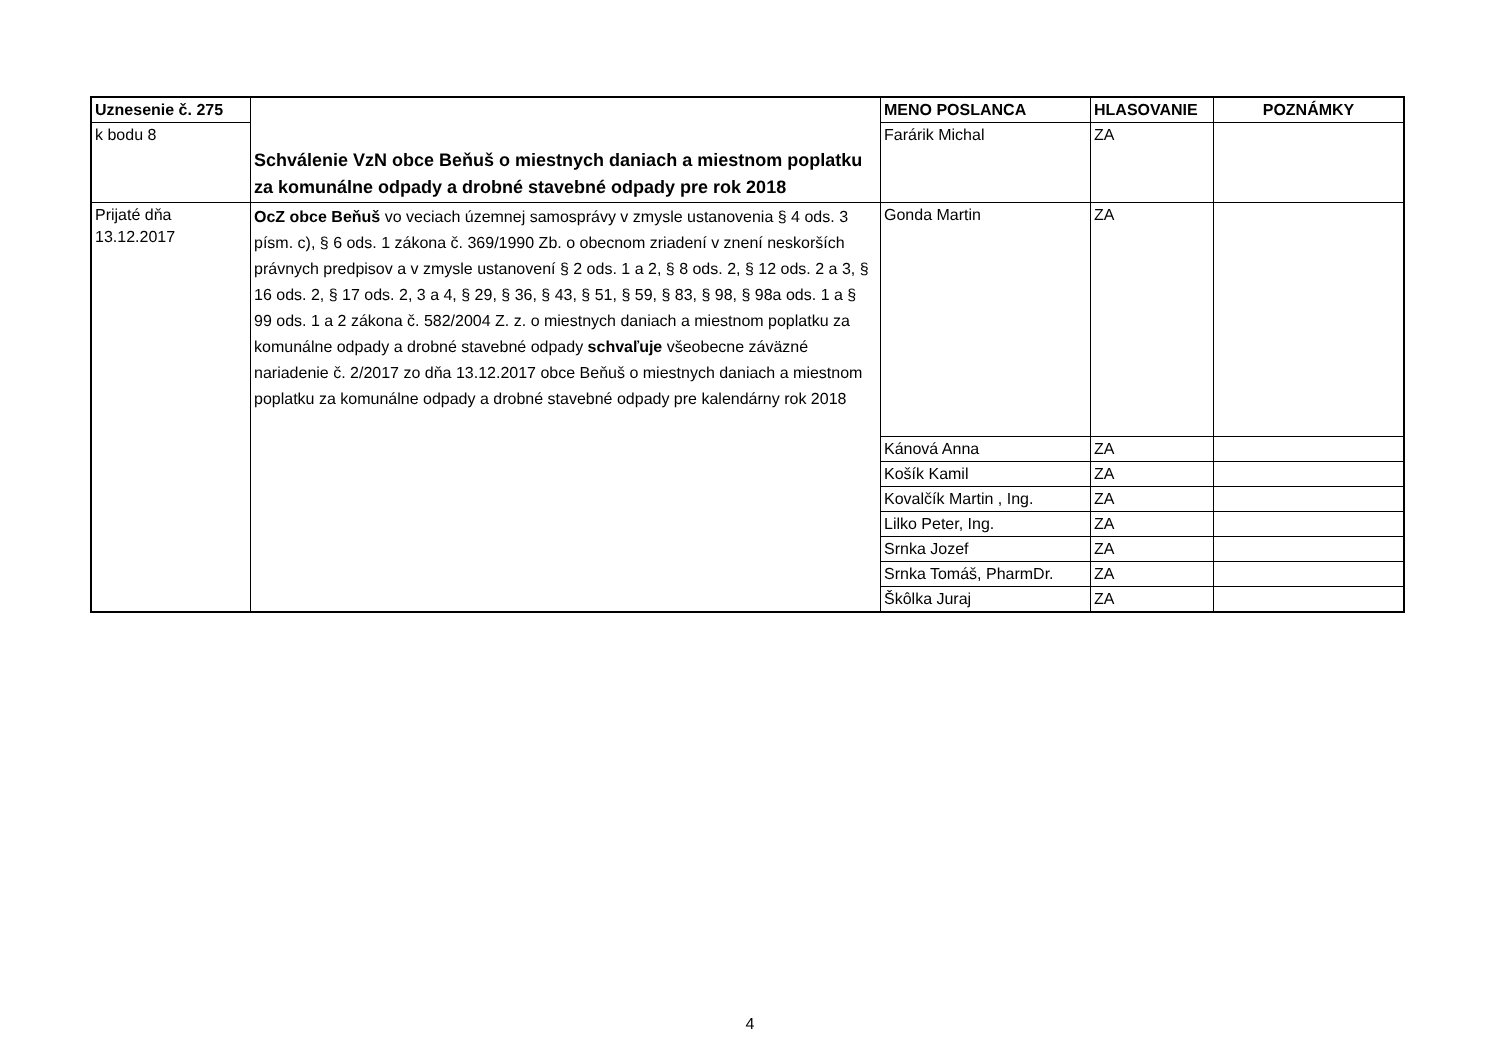| Uznesenie č. 275 | Schválenie VzN obce Beňuš o miestnych daniach a miestnom poplatku za komunálne odpady a drobné stavebné odpady pre rok 2018 | MENO POSLANCA | HLASOVANIE | POZNÁMKY |
| k bodu 8 | | Farárik Michal | ZA | |
| Prijaté dňa 13.12.2017 | OcZ obce Beňuš vo veciach územnej samosprávy v zmysle ustanovenia § 4 ods. 3 písm. c), § 6 ods. 1 zákona č. 369/1990 Zb. o obecnom zriadení v znení neskorších právnych predpisov a v zmysle ustanovení § 2 ods. 1 a 2, § 8 ods. 2, § 12 ods. 2 a 3, § 16 ods. 2, § 17 ods. 2, 3 a 4, § 29, § 36, § 43, § 51, § 59, § 83, § 98, § 98a ods. 1 a § 99 ods. 1 a 2 zákona č. 582/2004 Z. z. o miestnych daniach a miestnom poplatku za komunálne odpady a drobné stavebné odpady schvaľuje všeobecne záväzné nariadenie č. 2/2017 zo dňa 13.12.2017 obce Beňuš o miestnych daniach a miestnom poplatku za komunálne odpady a drobné stavebné odpady pre kalendárny rok 2018 | Gonda Martin | ZA | |
| | | Kánová Anna | ZA | |
| | | Košík Kamil | ZA | |
| | | Kovalčík Martin , Ing. | ZA | |
| | | Lilko Peter, Ing. | ZA | |
| | | Srnka Jozef | ZA | |
| | | Srnka Tomáš, PharmDr. | ZA | |
| | | Škôlka Juraj | ZA | |
4